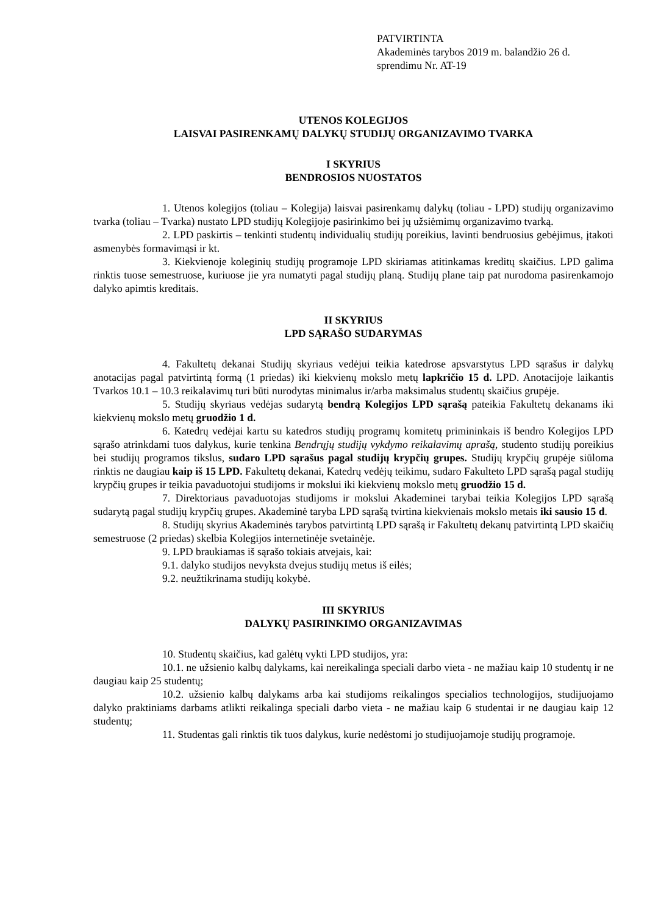PATVIRTINTA
Akademinės tarybos 2019 m. balandžio 26 d.
sprendimu Nr. AT-19
UTENOS KOLEGIJOS
LAISVAI PASIRENKAMŲ DALYKŲ STUDIJŲ ORGANIZAVIMO TVARKA
I SKYRIUS
BENDROSIOS NUOSTATOS
1. Utenos kolegijos (toliau – Kolegija) laisvai pasirenkamų dalykų (toliau - LPD) studijų organizavimo tvarka (toliau – Tvarka) nustato LPD studijų Kolegijoje pasirinkimo bei jų užsiėmimų organizavimo tvarką.
2. LPD paskirtis – tenkinti studentų individualių studijų poreikius, lavinti bendruosius gebėjimus, įtakoti asmenybės formavimąsi ir kt.
3. Kiekvienoje koleginių studijų programoje LPD skiriamas atitinkamas kreditų skaičius. LPD galima rinktis tuose semestruose, kuriuose jie yra numatyti pagal studijų planą. Studijų plane taip pat nurodoma pasirenkamojo dalyko apimtis kreditais.
II SKYRIUS
LPD SĄRAŠO SUDARYMAS
4. Fakultetų dekanai Studijų skyriaus vedėjui teikia katedrose apsvarstytus LPD sąrašus ir dalykų anotacijas pagal patvirtintą formą (1 priedas) iki kiekvienų mokslo metų lapkričio 15 d. LPD. Anotacijoje laikantis Tvarkos 10.1 – 10.3 reikalavimų turi būti nurodytas minimalus ir/arba maksimalus studentų skaičius grupėje.
5. Studijų skyriaus vedėjas sudarytą bendrą Kolegijos LPD sąrašą pateikia Fakultetų dekanams iki kiekvienų mokslo metų gruodžio 1 d.
6. Katedrų vedėjai kartu su katedros studijų programų komitetų primininkais iš bendro Kolegijos LPD sąrašo atrinkdami tuos dalykus, kurie tenkina Bendrųjų studijų vykdymo reikalavimų aprašą, studento studijų poreikius bei studijų programos tikslus, sudaro LPD sąrašus pagal studijų krypčių grupes. Studijų krypčių grupėje siūloma rinktis ne daugiau kaip iš 15 LPD. Fakultetų dekanai, Katedrų vedėjų teikimu, sudaro Fakulteto LPD sąrašą pagal studijų krypčių grupes ir teikia pavaduotojui studijoms ir mokslui iki kiekvienų mokslo metų gruodžio 15 d.
7. Direktoriaus pavaduotojas studijoms ir mokslui Akademinei tarybai teikia Kolegijos LPD sąrašą sudarytą pagal studijų krypčių grupes. Akademinė taryba LPD sąrašą tvirtina kiekvienais mokslo metais iki sausio 15 d.
8. Studijų skyrius Akademinės tarybos patvirtintą LPD sąrašą ir Fakultetų dekanų patvirtintą LPD skaičių semestruose (2 priedas) skelbia Kolegijos internetinėje svetainėje.
9. LPD braukiamas iš sąrašo tokiais atvejais, kai:
9.1. dalyko studijos nevyksta dvejus studijų metus iš eilės;
9.2. neužtikrinama studijų kokybė.
III SKYRIUS
DALYKŲ PASIRINKIMO ORGANIZAVIMAS
10. Studentų skaičius, kad galėtų vykti LPD studijos, yra:
10.1. ne užsienio kalbų dalykams, kai nereikalinga speciali darbo vieta - ne mažiau kaip 10 studentų ir ne daugiau kaip 25 studentų;
10.2. užsienio kalbų dalykams arba kai studijoms reikalingos specialios technologijos, studijuojamo dalyko praktiniams darbams atlikti reikalinga speciali darbo vieta - ne mažiau kaip 6 studentai ir ne daugiau kaip 12 studentų;
11. Studentas gali rinktis tik tuos dalykus, kurie nedėstomi jo studijuojamoje studijų programoje.